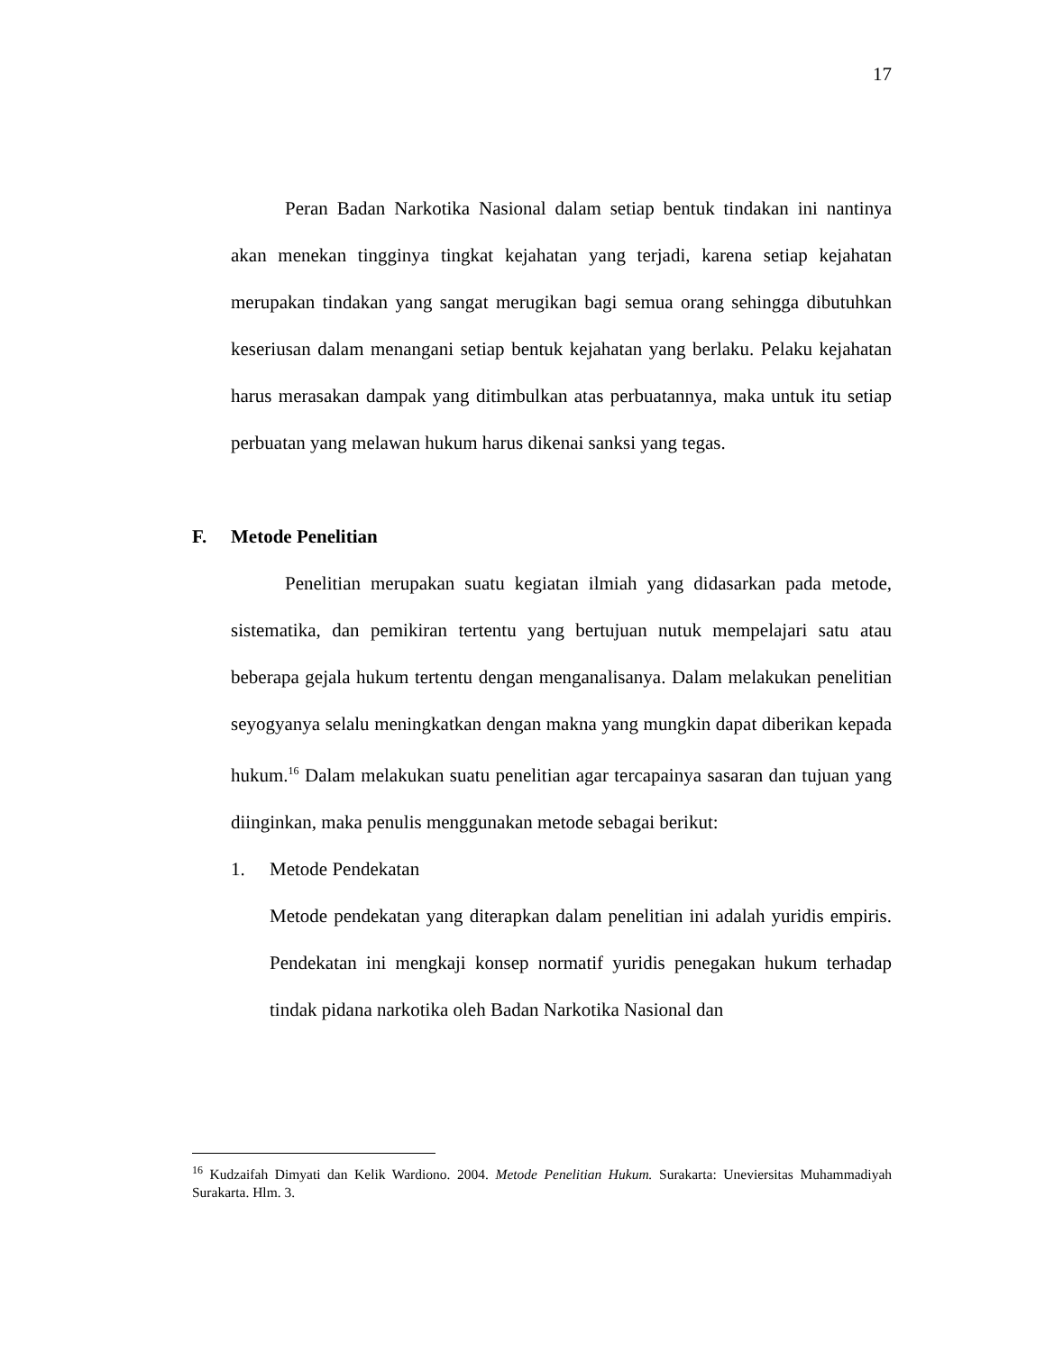17
Peran Badan Narkotika Nasional dalam setiap bentuk tindakan ini nantinya akan menekan tingginya tingkat kejahatan yang terjadi, karena setiap kejahatan merupakan tindakan yang sangat merugikan bagi semua orang sehingga dibutuhkan keseriusan dalam menangani setiap bentuk kejahatan yang berlaku. Pelaku kejahatan harus merasakan dampak yang ditimbulkan atas perbuatannya, maka untuk itu setiap perbuatan yang melawan hukum harus dikenai sanksi yang tegas.
F. Metode Penelitian
Penelitian merupakan suatu kegiatan ilmiah yang didasarkan pada metode, sistematika, dan pemikiran tertentu yang bertujuan nutuk mempelajari satu atau beberapa gejala hukum tertentu dengan menganalisanya. Dalam melakukan penelitian seyogyanya selalu meningkatkan dengan makna yang mungkin dapat diberikan kepada hukum.<sup>16</sup> Dalam melakukan suatu penelitian agar tercapainya sasaran dan tujuan yang diinginkan, maka penulis menggunakan metode sebagai berikut:
1. Metode Pendekatan
Metode pendekatan yang diterapkan dalam penelitian ini adalah yuridis empiris. Pendekatan ini mengkaji konsep normatif yuridis penegakan hukum terhadap tindak pidana narkotika oleh Badan Narkotika Nasional dan
<sup>16</sup> Kudzaifah Dimyati dan Kelik Wardiono. 2004. Metode Penelitian Hukum. Surakarta: Uneviersitas Muhammadiyah Surakarta. Hlm. 3.